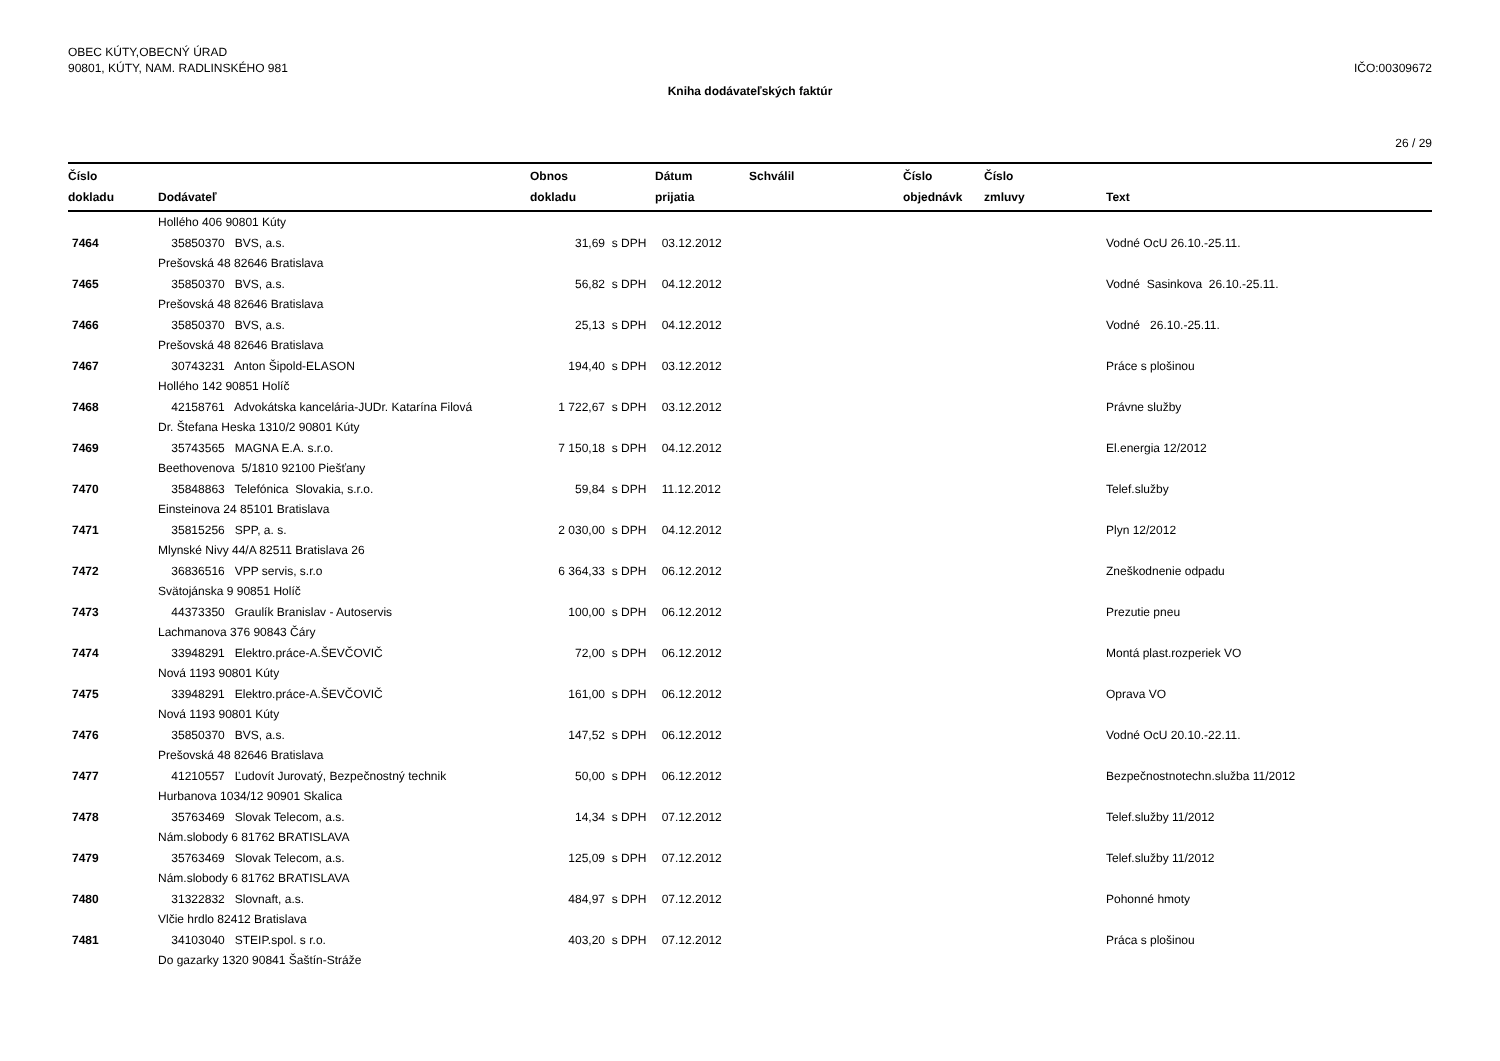OBEC KÚTY,OBECNÝ ÚRAD
90801, KÚTY, NAM. RADLINSKÉHO 981
IČO:00309672
Kniha dodávateľských faktúr
26 / 29
| Číslo dokladu | Dodávateľ | Obnos dokladu | | Dátum prijatia | Schválil | Číslo objednávk | Číslo zmluvy | Text |
| --- | --- | --- | --- | --- | --- | --- | --- | --- |
| | Hollého 406 90801 Kúty | | | | | | | |
| 7464 | 35850370 BVS, a.s. | 31,69 | s DPH | 03.12.2012 | | | | Vodné OcU 26.10.-25.11. |
| | Prešovská 48 82646 Bratislava | | | | | | | |
| 7465 | 35850370 BVS, a.s. | 56,82 | s DPH | 04.12.2012 | | | | Vodné Sasinkova 26.10.-25.11. |
| | Prešovská 48 82646 Bratislava | | | | | | | |
| 7466 | 35850370 BVS, a.s. | 25,13 | s DPH | 04.12.2012 | | | | Vodné 26.10.-25.11. |
| | Prešovská 48 82646 Bratislava | | | | | | | |
| 7467 | 30743231 Anton Šipold-ELASON | 194,40 | s DPH | 03.12.2012 | | | | Práce s plošinou |
| | Hollého 142 90851 Holíč | | | | | | | |
| 7468 | 42158761 Advokátska kancelária-JUDr. Katarína Filová | 1 722,67 | s DPH | 03.12.2012 | | | | Právne služby |
| | Dr. Štefana Heska 1310/2 90801 Kúty | | | | | | | |
| 7469 | 35743565 MAGNA E.A. s.r.o. | 7 150,18 | s DPH | 04.12.2012 | | | | El.energia 12/2012 |
| | Beethovenova 5/1810 92100 Piešťany | | | | | | | |
| 7470 | 35848863 Telefónica Slovakia, s.r.o. | 59,84 | s DPH | 11.12.2012 | | | | Telef.služby |
| | Einsteinova 24 85101 Bratislava | | | | | | | |
| 7471 | 35815256 SPP, a. s. | 2 030,00 | s DPH | 04.12.2012 | | | | Plyn 12/2012 |
| | Mlynské Nivy 44/A 82511 Bratislava 26 | | | | | | | |
| 7472 | 36836516 VPP servis, s.r.o | 6 364,33 | s DPH | 06.12.2012 | | | | Zneškodnenie odpadu |
| | Svätojánska 9 90851 Holíč | | | | | | | |
| 7473 | 44373350 Graulík Branislav - Autoservis | 100,00 | s DPH | 06.12.2012 | | | | Prezutie pneu |
| | Lachmanova 376 90843 Čáry | | | | | | | |
| 7474 | 33948291 Elektro.práce-A.ŠEVČOVIČ | 72,00 | s DPH | 06.12.2012 | | | | Montá plast.rozperiek VO |
| | Nová 1193 90801 Kúty | | | | | | | |
| 7475 | 33948291 Elektro.práce-A.ŠEVČOVIČ | 161,00 | s DPH | 06.12.2012 | | | | Oprava VO |
| | Nová 1193 90801 Kúty | | | | | | | |
| 7476 | 35850370 BVS, a.s. | 147,52 | s DPH | 06.12.2012 | | | | Vodné OcU 20.10.-22.11. |
| | Prešovská 48 82646 Bratislava | | | | | | | |
| 7477 | 41210557 Ľudovít Jurovatý, Bezpečnostný technik | 50,00 | s DPH | 06.12.2012 | | | | Bezpečnostnotechn.služba 11/2012 |
| | Hurbanova 1034/12 90901 Skalica | | | | | | | |
| 7478 | 35763469 Slovak Telecom, a.s. | 14,34 | s DPH | 07.12.2012 | | | | Telef.služby 11/2012 |
| | Nám.slobody 6 81762 BRATISLAVA | | | | | | | |
| 7479 | 35763469 Slovak Telecom, a.s. | 125,09 | s DPH | 07.12.2012 | | | | Telef.služby 11/2012 |
| | Nám.slobody 6 81762 BRATISLAVA | | | | | | | |
| 7480 | 31322832 Slovnaft, a.s. | 484,97 | s DPH | 07.12.2012 | | | | Pohonné hmoty |
| | Vlčie hrdlo 82412 Bratislava | | | | | | | |
| 7481 | 34103040 STEIP.spol. s r.o. | 403,20 | s DPH | 07.12.2012 | | | | Práca s plošinou |
| | Do gazarky 1320 90841 Šaštín-Stráže | | | | | | | |